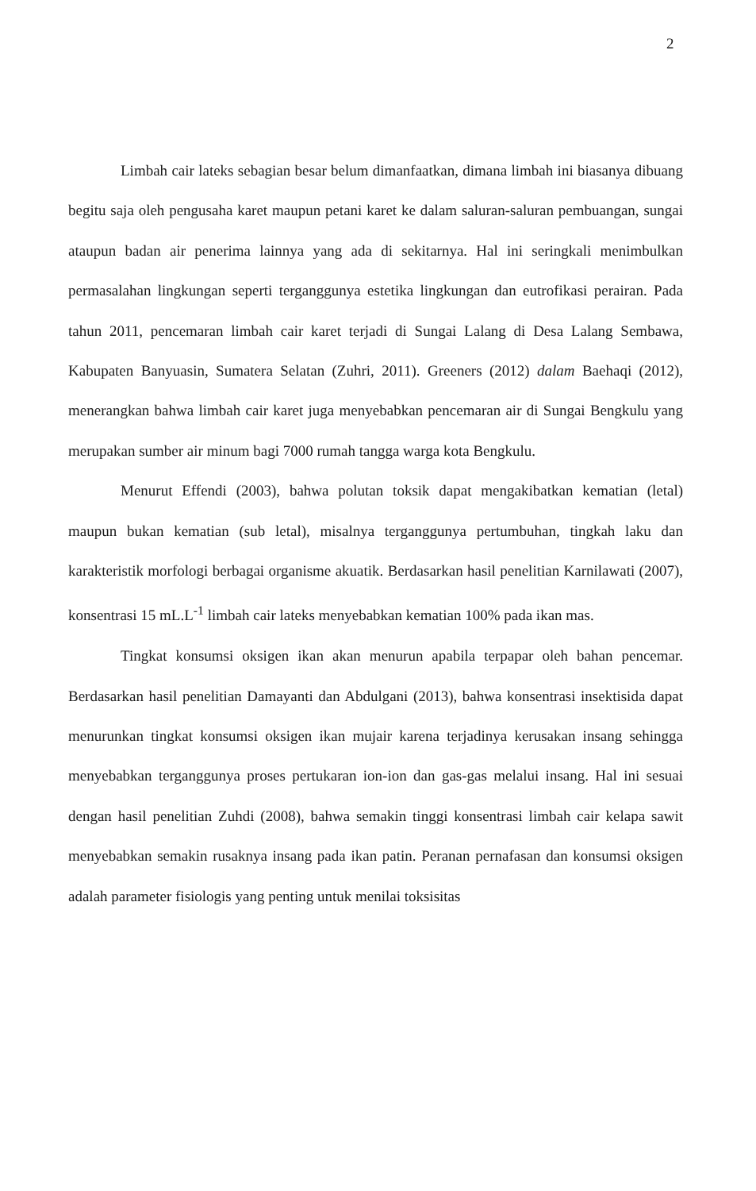2
Limbah cair lateks sebagian besar belum dimanfaatkan, dimana limbah ini biasanya dibuang begitu saja oleh pengusaha karet maupun petani karet ke dalam saluran-saluran pembuangan, sungai ataupun badan air penerima lainnya yang ada di sekitarnya. Hal ini seringkali menimbulkan permasalahan lingkungan seperti terganggunya estetika lingkungan dan eutrofikasi perairan. Pada tahun 2011, pencemaran limbah cair karet terjadi di Sungai Lalang di Desa Lalang Sembawa, Kabupaten Banyuasin, Sumatera Selatan (Zuhri, 2011). Greeners (2012) dalam Baehaqi (2012), menerangkan bahwa limbah cair karet juga menyebabkan pencemaran air di Sungai Bengkulu yang merupakan sumber air minum bagi 7000 rumah tangga warga kota Bengkulu.
Menurut Effendi (2003), bahwa polutan toksik dapat mengakibatkan kematian (letal) maupun bukan kematian (sub letal), misalnya terganggunya pertumbuhan, tingkah laku dan karakteristik morfologi berbagai organisme akuatik. Berdasarkan hasil penelitian Karnilawati (2007), konsentrasi 15 mL.L<sup>-1</sup> limbah cair lateks menyebabkan kematian 100% pada ikan mas.
Tingkat konsumsi oksigen ikan akan menurun apabila terpapar oleh bahan pencemar. Berdasarkan hasil penelitian Damayanti dan Abdulgani (2013), bahwa konsentrasi insektisida dapat menurunkan tingkat konsumsi oksigen ikan mujair karena terjadinya kerusakan insang sehingga menyebabkan terganggunya proses pertukaran ion-ion dan gas-gas melalui insang. Hal ini sesuai dengan hasil penelitian Zuhdi (2008), bahwa semakin tinggi konsentrasi limbah cair kelapa sawit menyebabkan semakin rusaknya insang pada ikan patin. Peranan pernafasan dan konsumsi oksigen adalah parameter fisiologis yang penting untuk menilai toksisitas